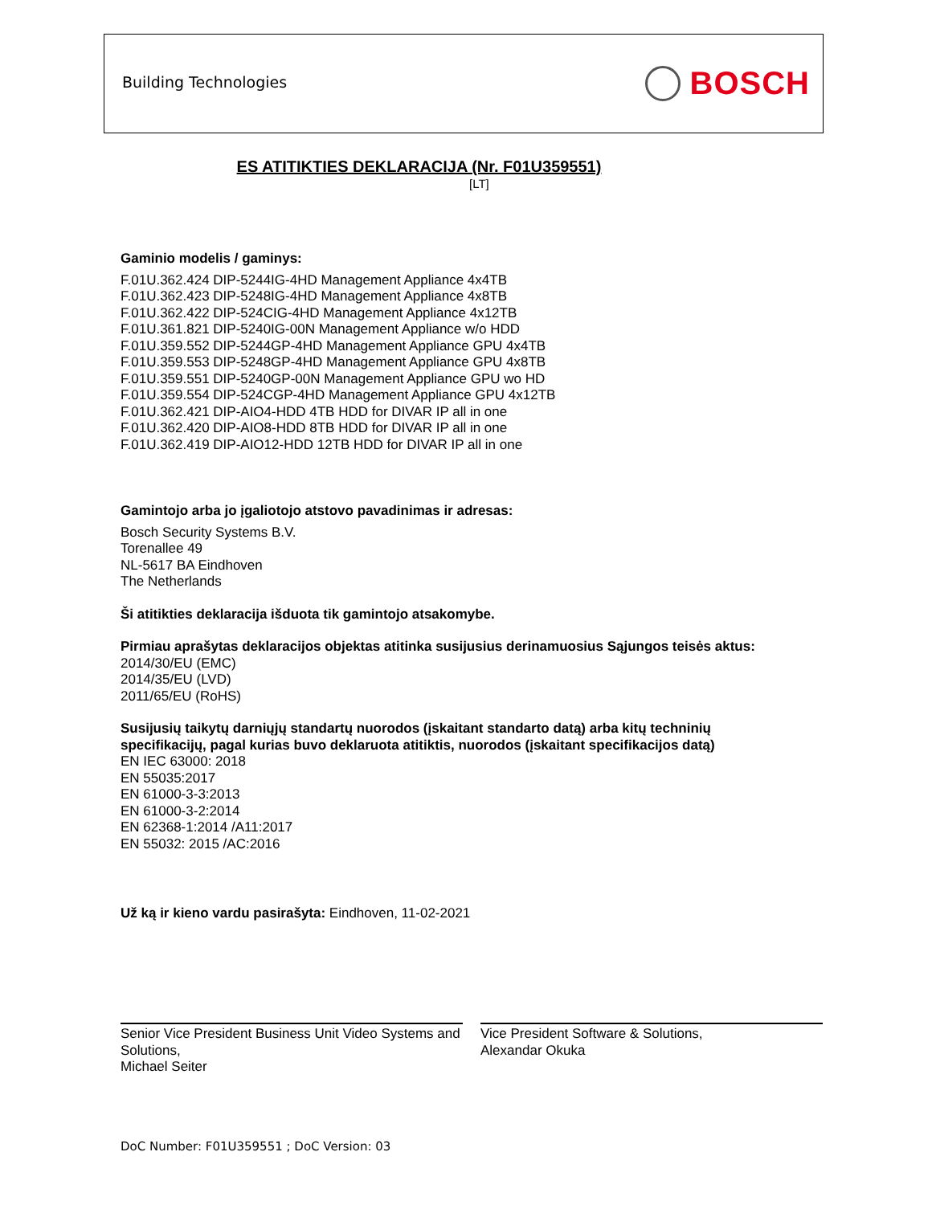Building Technologies BOSCH
ES ATITIKTIES DEKLARACIJA (Nr. F01U359551)
[LT]
Gaminio modelis / gaminys:
F.01U.362.424 DIP-5244IG-4HD Management Appliance 4x4TB
F.01U.362.423 DIP-5248IG-4HD Management Appliance 4x8TB
F.01U.362.422 DIP-524CIG-4HD Management Appliance 4x12TB
F.01U.361.821 DIP-5240IG-00N Management Appliance w/o HDD
F.01U.359.552 DIP-5244GP-4HD Management Appliance GPU 4x4TB
F.01U.359.553 DIP-5248GP-4HD Management Appliance GPU 4x8TB
F.01U.359.551 DIP-5240GP-00N Management Appliance GPU wo HD
F.01U.359.554 DIP-524CGP-4HD Management Appliance GPU 4x12TB
F.01U.362.421 DIP-AIO4-HDD 4TB HDD for DIVAR IP all in one
F.01U.362.420 DIP-AIO8-HDD 8TB HDD for DIVAR IP all in one
F.01U.362.419 DIP-AIO12-HDD 12TB HDD for DIVAR IP all in one
Gamintojo arba jo įgaliotojo atstovo pavadinimas ir adresas:
Bosch Security Systems B.V.
Torenallee 49
NL-5617 BA Eindhoven
The Netherlands
Ši atitikties deklaracija išduota tik gamintojo atsakomybe.
Pirmiau aprašytas deklaracijos objektas atitinka susijusius derinamuosius Sąjungos teisės aktus:
2014/30/EU (EMC)
2014/35/EU (LVD)
2011/65/EU (RoHS)
Susijusių taikytų darniųjų standartų nuorodos (įskaitant standarto datą) arba kitų techninių specifikacijų, pagal kurias buvo deklaruota atitiktis, nuorodos (įskaitant specifikacijos datą)
EN IEC 63000: 2018
EN 55035:2017
EN 61000-3-3:2013
EN 61000-3-2:2014
EN 62368-1:2014 /A11:2017
EN 55032: 2015 /AC:2016
Už ką ir kieno vardu pasirašyta: Eindhoven, 11-02-2021
Senior Vice President Business Unit Video Systems and Solutions,
Michael Seiter
Vice President Software & Solutions,
Alexandar Okuka
DoC Number: F01U359551 ; DoC Version: 03